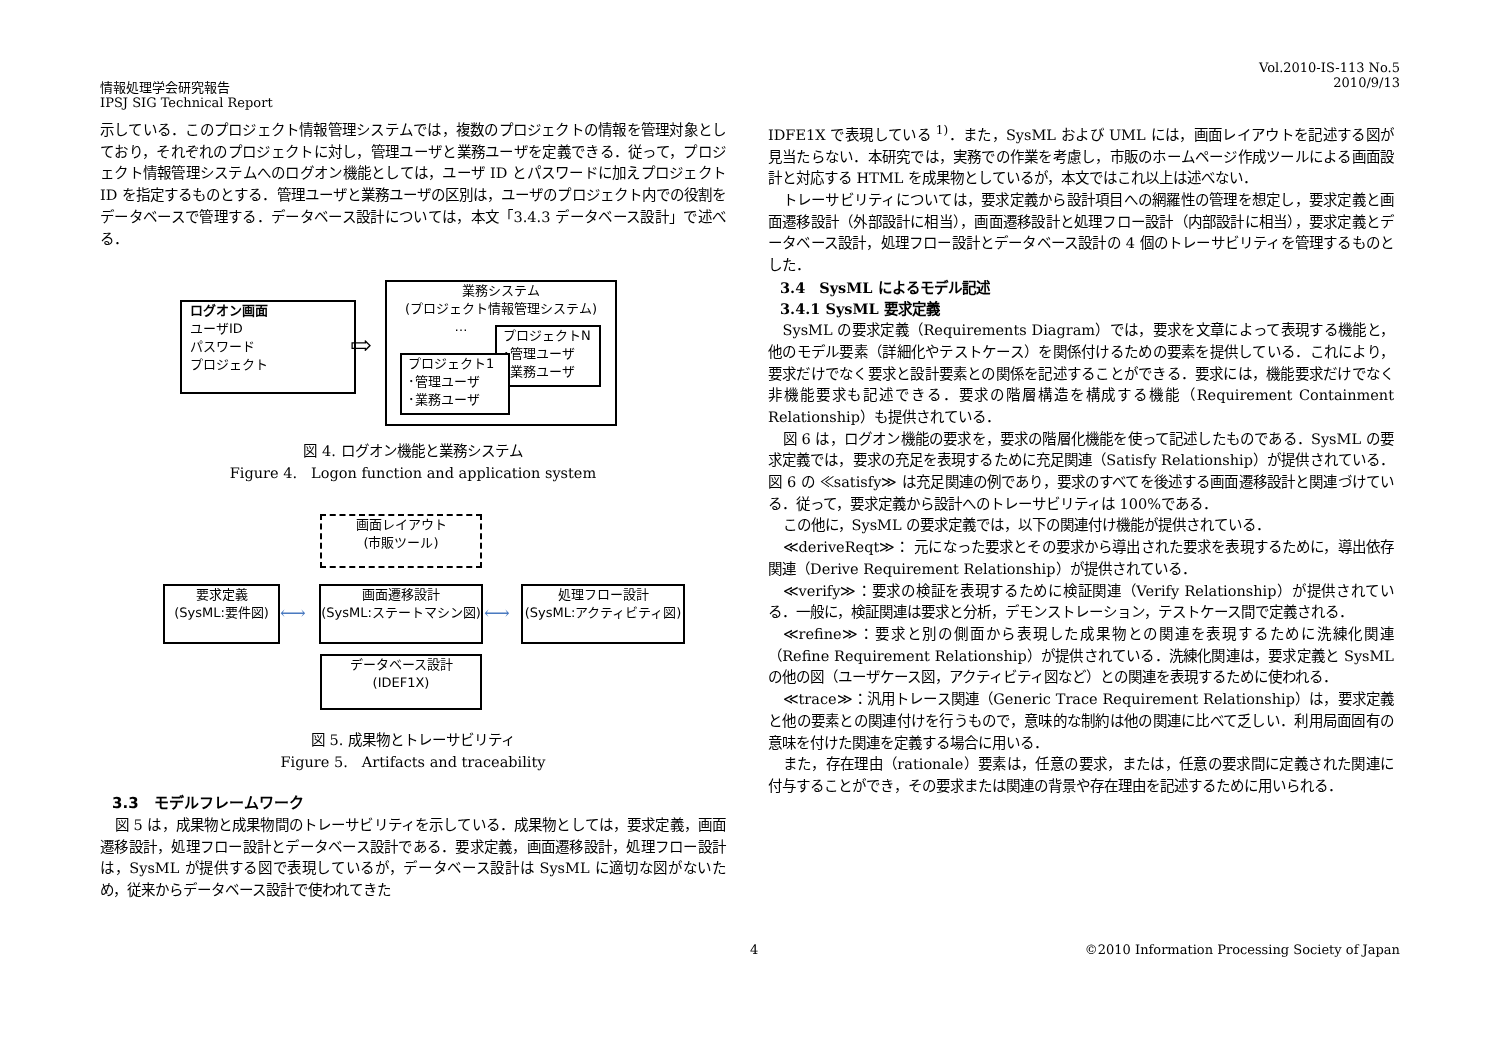情報処理学会研究報告
IPSJ SIG Technical Report
Vol.2010-IS-113 No.5
2010/9/13
示している．このプロジェクト情報管理システムでは，複数のプロジェクトの情報を管理対象としており，それぞれのプロジェクトに対し，管理ユーザと業務ユーザを定義できる．従って，プロジェクト情報管理システムへのログオン機能としては，ユーザ ID とパスワードに加えプロジェクト ID を指定するものとする．管理ユーザと業務ユーザの区別は，ユーザのプロジェクト内での役割をデータベースで管理する．データベース設計については，本文「3.4.3 データベース設計」で述べる．
ログオン画面
ユーザID
パスワード
プロジェクト
⇨
業務システム
(プロジェクト情報管理システム)
…
プロジェクトN
･管理ユーザ
･業務ユーザ
プロジェクト1
･管理ユーザ
･業務ユーザ
図 4. ログオン機能と業務システム
Figure 4.　Logon function and application system
画面レイアウト
(市販ツール)
要求定義
(SysML:要件図)
画面遷移設計
(SysML:ステートマシン図)
処理フロー設計
(SysML:アクティビティ図)
データベース設計
(IDEF1X)
⟷ ⟷
図 5. 成果物とトレーサビリティ
Figure 5.　Artifacts and traceability
3.3　モデルフレームワーク
図 5 は，成果物と成果物間のトレーサビリティを示している．成果物としては，要求定義，画面遷移設計，処理フロー設計とデータベース設計である．要求定義，画面遷移設計，処理フロー設計は，SysML が提供する図で表現しているが，データベース設計は SysML に適切な図がないため，従来からデータベース設計で使われてきた
IDFE1X で表現している <sup>1)</sup>．また，SysML および UML には，画面レイアウトを記述する図が見当たらない．本研究では，実務での作業を考慮し，市販のホームページ作成ツールによる画面設計と対応する HTML を成果物としているが，本文ではこれ以上は述べない．
トレーサビリティについては，要求定義から設計項目への網羅性の管理を想定し，要求定義と画面遷移設計（外部設計に相当），画面遷移設計と処理フロー設計（内部設計に相当），要求定義とデータベース設計，処理フロー設計とデータベース設計の 4 個のトレーサビリティを管理するものとした．
3.4　SysML によるモデル記述
3.4.1 SysML 要求定義
SysML の要求定義（Requirements Diagram）では，要求を文章によって表現する機能と，他のモデル要素（詳細化やテストケース）を関係付けるための要素を提供している．これにより，要求だけでなく要求と設計要素との関係を記述することができる．要求には，機能要求だけでなく非機能要求も記述できる．要求の階層構造を構成する機能（Requirement Containment Relationship）も提供されている．
図 6 は，ログオン機能の要求を，要求の階層化機能を使って記述したものである．SysML の要求定義では，要求の充足を表現するために充足関連（Satisfy Relationship）が提供されている．図 6 の ≪satisfy≫ は充足関連の例であり，要求のすべてを後述する画面遷移設計と関連づけている．従って，要求定義から設計へのトレーサビリティは 100%である．
この他に，SysML の要求定義では，以下の関連付け機能が提供されている．
≪deriveReqt≫： 元になった要求とその要求から導出された要求を表現するために，導出依存関連（Derive Requirement Relationship）が提供されている．
≪verify≫：要求の検証を表現するために検証関連（Verify Relationship）が提供されている．一般に，検証関連は要求と分析，デモンストレーション，テストケース間で定義される．
≪refine≫：要求と別の側面から表現した成果物との関連を表現するために洗練化関連（Refine Requirement Relationship）が提供されている．洗練化関連は，要求定義と SysML の他の図（ユーザケース図，アクティビティ図など）との関連を表現するために使われる．
≪trace≫：汎用トレース関連（Generic Trace Requirement Relationship）は，要求定義と他の要素との関連付けを行うもので，意味的な制約は他の関連に比べて乏しい．利用局面固有の意味を付けた関連を定義する場合に用いる．
また，存在理由（rationale）要素は，任意の要求，または，任意の要求間に定義された関連に付与することができ，その要求または関連の背景や存在理由を記述するために用いられる．
4 ©2010 Information Processing Society of Japan